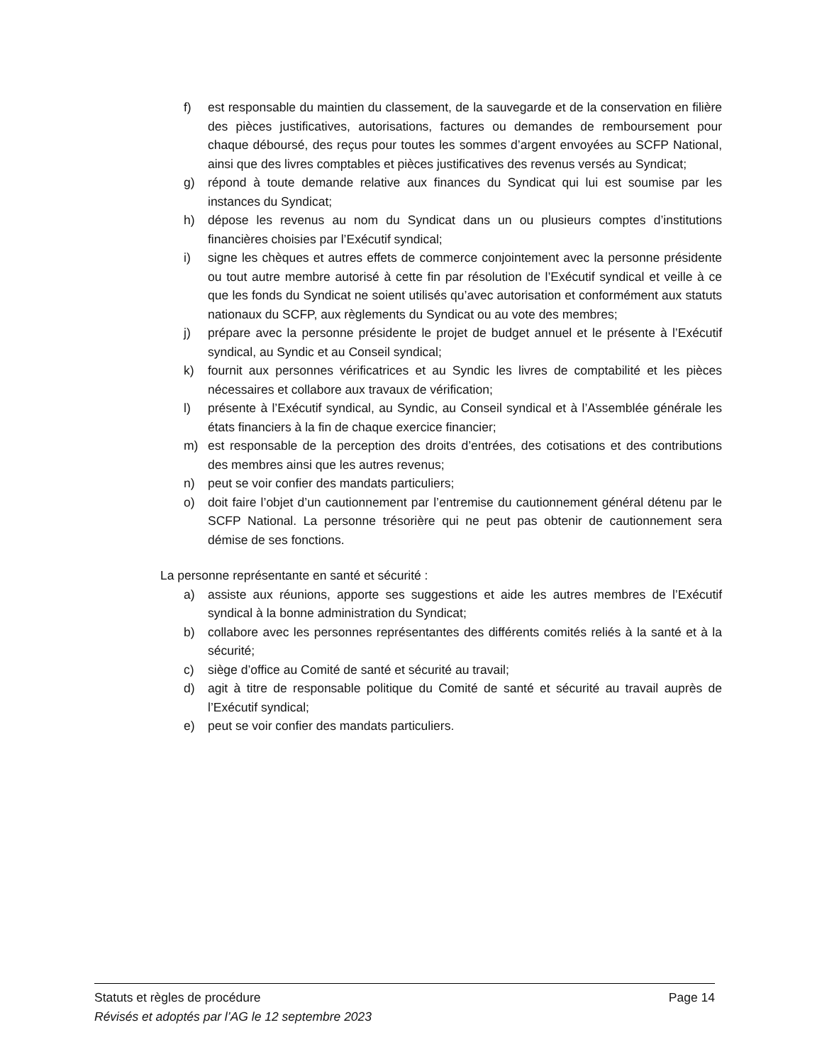f) est responsable du maintien du classement, de la sauvegarde et de la conservation en filière des pièces justificatives, autorisations, factures ou demandes de remboursement pour chaque déboursé, des reçus pour toutes les sommes d’argent envoyées au SCFP National, ainsi que des livres comptables et pièces justificatives des revenus versés au Syndicat;
g) répond à toute demande relative aux finances du Syndicat qui lui est soumise par les instances du Syndicat;
h) dépose les revenus au nom du Syndicat dans un ou plusieurs comptes d’institutions financières choisies par l’Exécutif syndical;
i) signe les chèques et autres effets de commerce conjointement avec la personne présidente ou tout autre membre autorisé à cette fin par résolution de l’Exécutif syndical et veille à ce que les fonds du Syndicat ne soient utilisés qu’avec autorisation et conformément aux statuts nationaux du SCFP, aux règlements du Syndicat ou au vote des membres;
j) prépare avec la personne présidente le projet de budget annuel et le présente à l’Exécutif syndical, au Syndic et au Conseil syndical;
k) fournit aux personnes vérificatrices et au Syndic les livres de comptabilité et les pièces nécessaires et collabore aux travaux de vérification;
l) présente à l’Exécutif syndical, au Syndic, au Conseil syndical et à l’Assemblée générale les états financiers à la fin de chaque exercice financier;
m) est responsable de la perception des droits d’entrées, des cotisations et des contributions des membres ainsi que les autres revenus;
n) peut se voir confier des mandats particuliers;
o) doit faire l’objet d’un cautionnement par l’entremise du cautionnement général détenu par le SCFP National. La personne trésorière qui ne peut pas obtenir de cautionnement sera démise de ses fonctions.
La personne représentante en santé et sécurité :
a) assiste aux réunions, apporte ses suggestions et aide les autres membres de l’Exécutif syndical à la bonne administration du Syndicat;
b) collabore avec les personnes représentantes des différents comités reliés à la santé et à la sécurité;
c) siège d’office au Comité de santé et sécurité au travail;
d) agit à titre de responsable politique du Comité de santé et sécurité au travail auprès de l’Exécutif syndical;
e) peut se voir confier des mandats particuliers.
Statuts et règles de procédure Page 14
Révisés et adoptés par l’AG le 12 septembre 2023